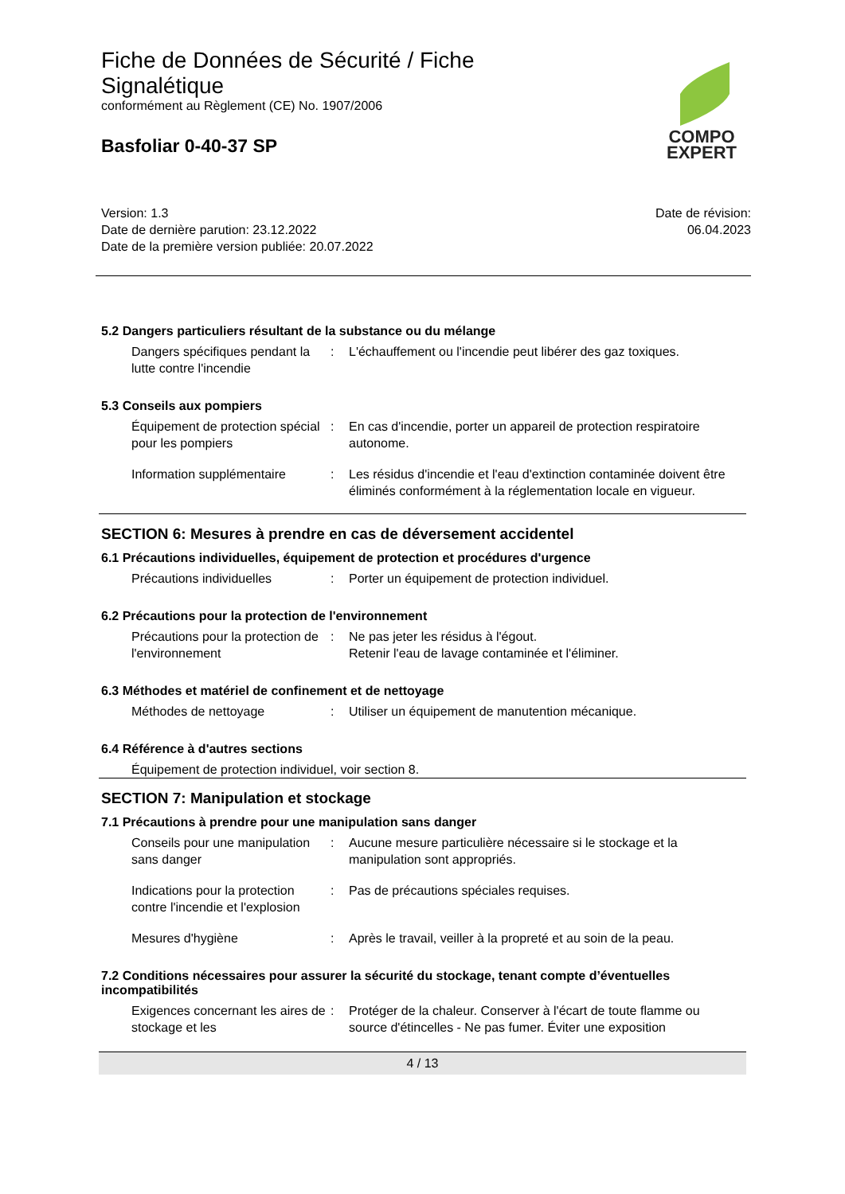Fiche de Données de Sécurité / Fiche Signalétique
conformément au Règlement (CE) No. 1907/2006
Basfoliar 0-40-37 SP
COMPO
EXPERT
Version: 1.3
Date de dernière parution: 23.12.2022
Date de la première version publiée: 20.07.2022
Date de révision:
06.04.2023
5.2 Dangers particuliers résultant de la substance ou du mélange
Dangers spécifiques pendant la lutte contre l'incendie
: L'échauffement ou l'incendie peut libérer des gaz toxiques.
5.3 Conseils aux pompiers
Équipement de protection spécial pour les pompiers
: En cas d'incendie, porter un appareil de protection respiratoire autonome.
Information supplémentaire : Les résidus d'incendie et l'eau d'extinction contaminée doivent être éliminés conformément à la réglementation locale en vigueur.
SECTION 6: Mesures à prendre en cas de déversement accidentel
6.1 Précautions individuelles, équipement de protection et procédures d'urgence
Précautions individuelles : Porter un équipement de protection individuel.
6.2 Précautions pour la protection de l'environnement
Précautions pour la protection de l'environnement
: Ne pas jeter les résidus à l'égout.
Retenir l'eau de lavage contaminée et l'éliminer.
6.3 Méthodes et matériel de confinement et de nettoyage
Méthodes de nettoyage : Utiliser un équipement de manutention mécanique.
6.4 Référence à d'autres sections
Équipement de protection individuel, voir section 8.
SECTION 7: Manipulation et stockage
7.1 Précautions à prendre pour une manipulation sans danger
Conseils pour une manipulation sans danger
: Aucune mesure particulière nécessaire si le stockage et la manipulation sont appropriés.
Indications pour la protection contre l'incendie et l'explosion
: Pas de précautions spéciales requises.
Mesures d'hygiène : Après le travail, veiller à la propreté et au soin de la peau.
7.2 Conditions nécessaires pour assurer la sécurité du stockage, tenant compte d’éventuelles incompatibilités
Exigences concernant les aires de stockage et les
: Protéger de la chaleur. Conserver à l'écart de toute flamme ou source d'étincelles - Ne pas fumer. Éviter une exposition
4 / 13